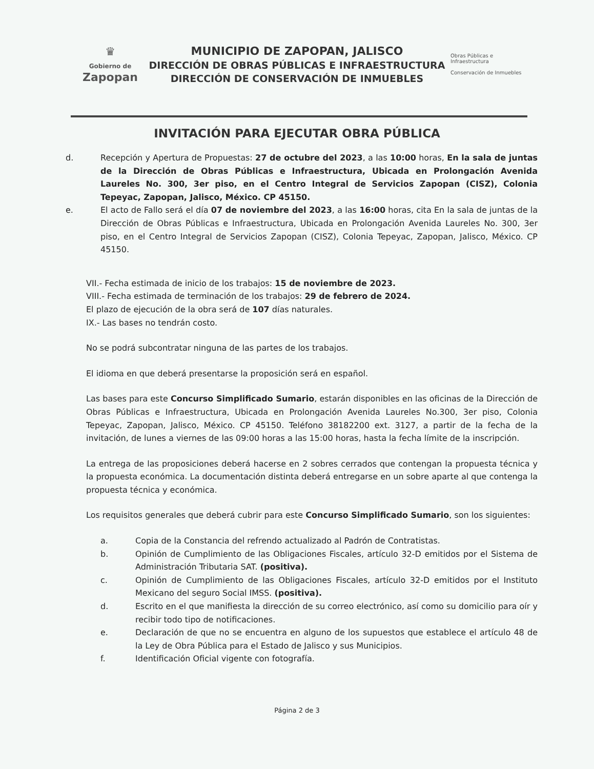♛
Gobierno de
Zapopan
MUNICIPIO DE ZAPOPAN, JALISCO
DIRECCIÓN DE OBRAS PÚBLICAS E INFRAESTRUCTURA
DIRECCIÓN DE CONSERVACIÓN DE INMUEBLES
Obras Públicas e Infraestructura
Conservación de Inmuebles
INVITACIÓN PARA EJECUTAR OBRA PÚBLICA
d. Recepción y Apertura de Propuestas: 27 de octubre del 2023, a las 10:00 horas, En la sala de juntas de la Dirección de Obras Públicas e Infraestructura, Ubicada en Prolongación Avenida Laureles No. 300, 3er piso, en el Centro Integral de Servicios Zapopan (CISZ), Colonia Tepeyac, Zapopan, Jalisco, México. CP 45150.
e. El acto de Fallo será el día 07 de noviembre del 2023, a las 16:00 horas, cita En la sala de juntas de la Dirección de Obras Públicas e Infraestructura, Ubicada en Prolongación Avenida Laureles No. 300, 3er piso, en el Centro Integral de Servicios Zapopan (CISZ), Colonia Tepeyac, Zapopan, Jalisco, México. CP 45150.
VII.- Fecha estimada de inicio de los trabajos: 15 de noviembre de 2023.
VIII.- Fecha estimada de terminación de los trabajos: 29 de febrero de 2024.
El plazo de ejecución de la obra será de 107 días naturales.
IX.- Las bases no tendrán costo.
No se podrá subcontratar ninguna de las partes de los trabajos.
El idioma en que deberá presentarse la proposición será en español.
Las bases para este Concurso Simplificado Sumario, estarán disponibles en las oficinas de la Dirección de Obras Públicas e Infraestructura, Ubicada en Prolongación Avenida Laureles No.300, 3er piso, Colonia Tepeyac, Zapopan, Jalisco, México. CP 45150. Teléfono 38182200 ext. 3127, a partir de la fecha de la invitación, de lunes a viernes de las 09:00 horas a las 15:00 horas, hasta la fecha límite de la inscripción.
La entrega de las proposiciones deberá hacerse en 2 sobres cerrados que contengan la propuesta técnica y la propuesta económica. La documentación distinta deberá entregarse en un sobre aparte al que contenga la propuesta técnica y económica.
Los requisitos generales que deberá cubrir para este Concurso Simplificado Sumario, son los siguientes:
a. Copia de la Constancia del refrendo actualizado al Padrón de Contratistas.
b. Opinión de Cumplimiento de las Obligaciones Fiscales, artículo 32-D emitidos por el Sistema de Administración Tributaria SAT. (positiva).
c. Opinión de Cumplimiento de las Obligaciones Fiscales, artículo 32-D emitidos por el Instituto Mexicano del seguro Social IMSS. (positiva).
d. Escrito en el que manifiesta la dirección de su correo electrónico, así como su domicilio para oír y recibir todo tipo de notificaciones.
e. Declaración de que no se encuentra en alguno de los supuestos que establece el artículo 48 de la Ley de Obra Pública para el Estado de Jalisco y sus Municipios.
f. Identificación Oficial vigente con fotografía.
Página 2 de 3